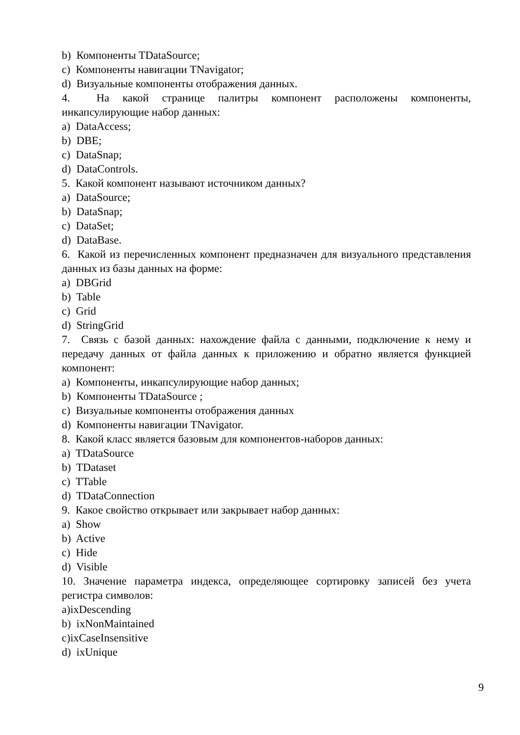b) Компоненты TDataSource;
c) Компоненты навигации TNavigator;
d) Визуальные компоненты отображения данных.
4. На какой странице палитры компонент расположены компоненты, инкапсулирующие набор данных:
a) DataAccess;
b) DBE;
c) DataSnap;
d) DataControls.
5. Какой компонент называют источником данных?
a) DataSource;
b) DataSnap;
c) DataSet;
d) DataBase.
6. Какой из перечисленных компонент предназначен для визуального представления данных из базы данных на форме:
a) DBGrid
b) Table
c) Grid
d) StringGrid
7. Связь с базой данных: нахождение файла с данными, подключение к нему и передачу данных от файла данных к приложению и обратно является функцией компонент:
a) Компоненты, инкапсулирующие набор данных;
b) Компоненты TDataSource ;
c) Визуальные компоненты отображения данных
d) Компоненты навигации TNavigator.
8. Какой класс является базовым для компонентов-наборов данных:
a) TDataSource
b) TDataset
c) TTable
d) TDataConnection
9. Какое свойство открывает или закрывает набор данных:
a) Show
b) Active
c) Hide
d) Visible
10. Значение параметра индекса, определяющее сортировку записей без учета регистра символов:
a)ixDescending
b) ixNonMaintained
c)ixCaseInsensitive
d) ixUnique
9